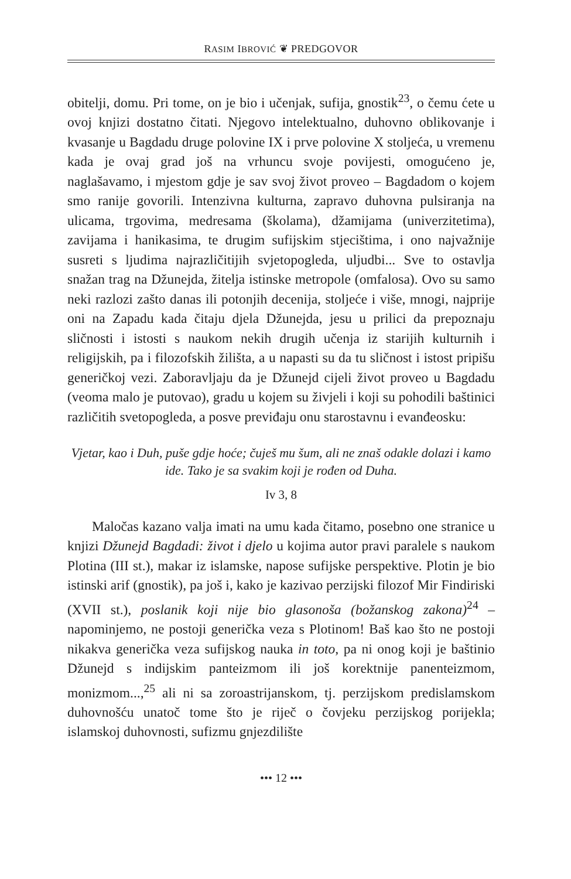RASIM IBROVIĆ ❦ PREDGOVOR
obitelji, domu. Pri tome, on je bio i učenjak, sufija, gnostik<sup>23</sup>, o čemu ćete u ovoj knjizi dostatno čitati. Njegovo intelektualno, duhovno oblikovanje i kvasanje u Bagdadu druge polovine IX i prve polovine X stoljeća, u vremenu kada je ovaj grad još na vrhuncu svoje povijesti, omogućeno je, naglašavamo, i mjestom gdje je sav svoj život proveo – Bagdadom o kojem smo ranije govorili. Intenzivna kulturna, zapravo duhovna pulsiranja na ulicama, trgovima, medresama (školama), džamijama (univerzitetima), zavijama i hanikasima, te drugim sufijskim stjecištima, i ono najvažnije susreti s ljudima najrazličitijih svjetopogleda, uljudbi... Sve to ostavlja snažan trag na Džunejda, žitelja istinske metropole (omfalosa). Ovo su samo neki razlozi zašto danas ili potonjih decenija, stoljeće i više, mnogi, najprije oni na Zapadu kada čitaju djela Džunejda, jesu u prilici da prepoznaju sličnosti i istosti s naukom nekih drugih učenja iz starijih kulturnih i religijskih, pa i filozofskih žilišta, a u napasti su da tu sličnost i istost pripišu generičkoj vezi. Zaboravljaju da je Džunejd cijeli život proveo u Bagdadu (veoma malo je putovao), gradu u kojem su živjeli i koji su pohodili baštinici različitih svetopogleda, a posve previđaju onu starostavnu i evanđeosku:
Vjetar, kao i Duh, puše gdje hoće; čuješ mu šum, ali ne znaš odakle dolazi i kamo ide. Tako je sa svakim koji je rođen od Duha.
Iv 3, 8
Maločas kazano valja imati na umu kada čitamo, posebno one stranice u knjizi Džunejd Bagdadi: život i djelo u kojima autor pravi paralele s naukom Plotina (III st.), makar iz islamske, napose sufijske perspektive. Plotin je bio istinski arif (gnostik), pa još i, kako je kazivao perzijski filozof Mir Findiriski (XVII st.), poslanik koji nije bio glasonoša (božanskog zakona)<sup>24</sup> – napominjemo, ne postoji generička veza s Plotinom! Baš kao što ne postoji nikakva generička veza sufijskog nauka in toto, pa ni onog koji je baštinio Džunejd s indijskim panteizmom ili još korektnije panenteizmom, monizmom...,<sup>25</sup> ali ni sa zoroastrijanskom, tj. perzijskom predislamskom duhovnošću unatoč tome što je riječ o čovjeku perzijskog porijekla; islamskoj duhovnosti, sufizmu gnjezdilište
••• 12 •••